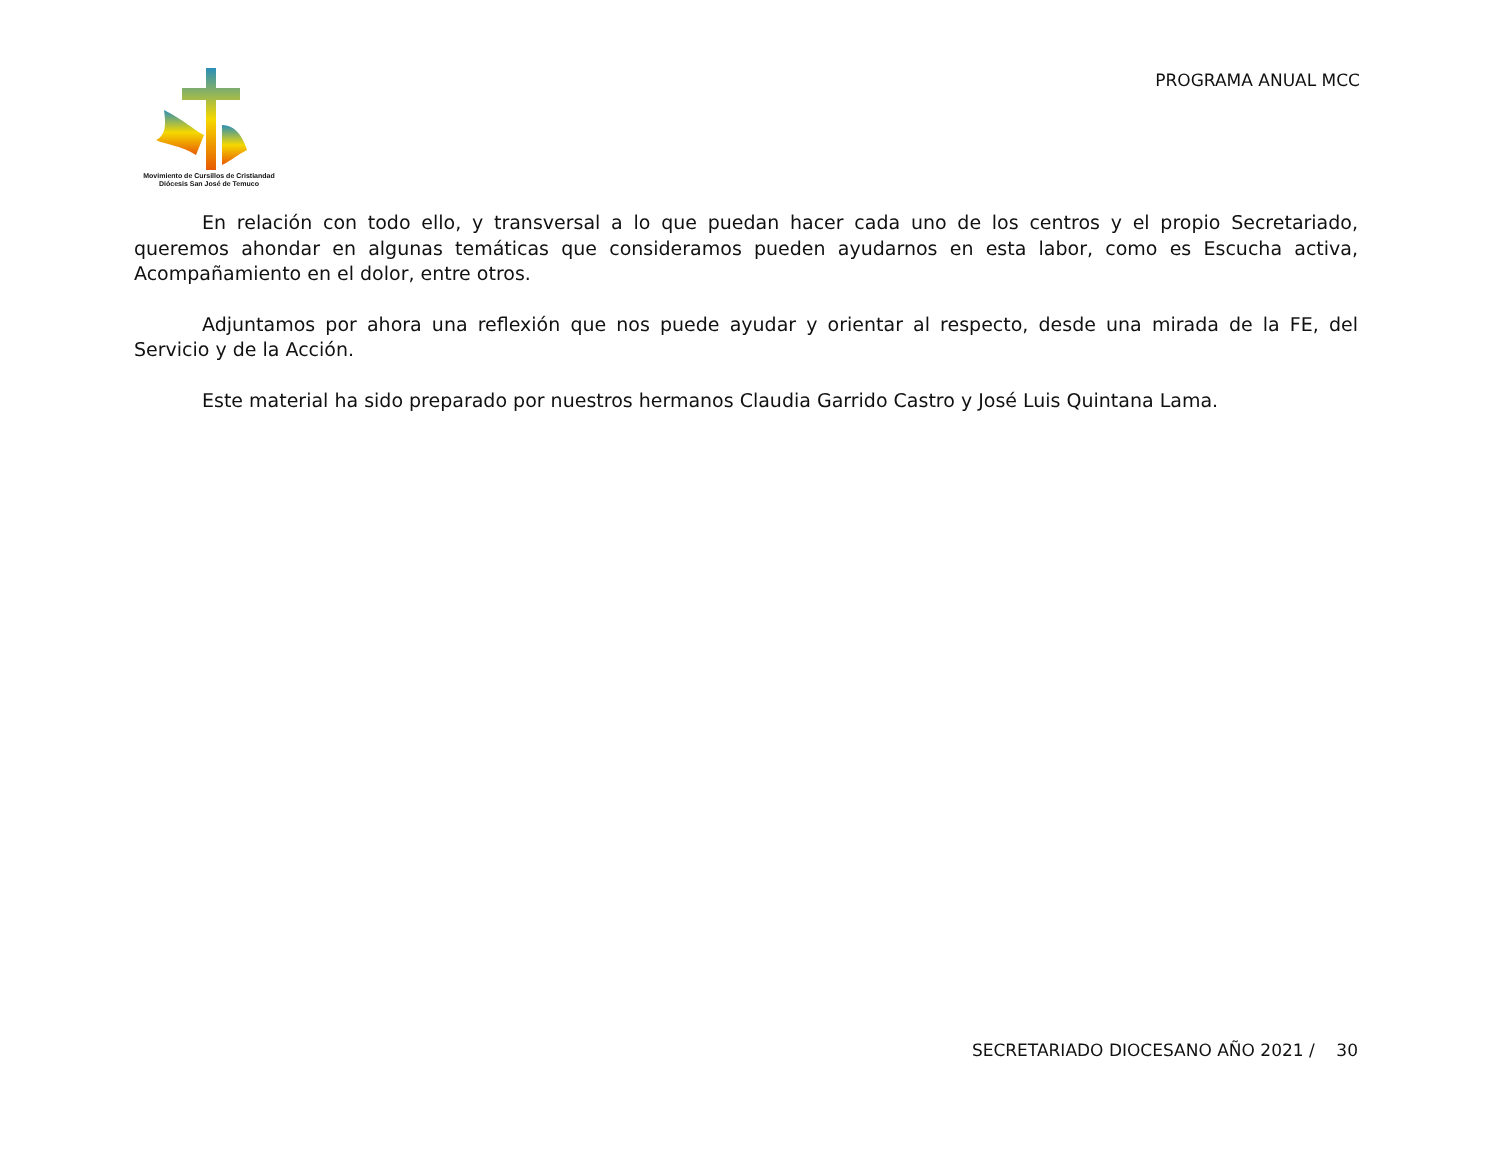Movimiento de Cursillos de Cristiandad
Diócesis San José de Temuco
PROGRAMA ANUAL MCC
En relación con todo ello, y transversal a lo que puedan hacer cada uno de los centros y el propio Secretariado, queremos ahondar en algunas temáticas que consideramos pueden ayudarnos en esta labor, como es Escucha activa, Acompañamiento en el dolor, entre otros.
Adjuntamos por ahora una reflexión que nos puede ayudar y orientar al respecto, desde una mirada de la FE, del Servicio y de la Acción.
Este material ha sido preparado por nuestros hermanos Claudia Garrido Castro y José Luis Quintana Lama.
SECRETARIADO DIOCESANO AÑO 2021 / 30